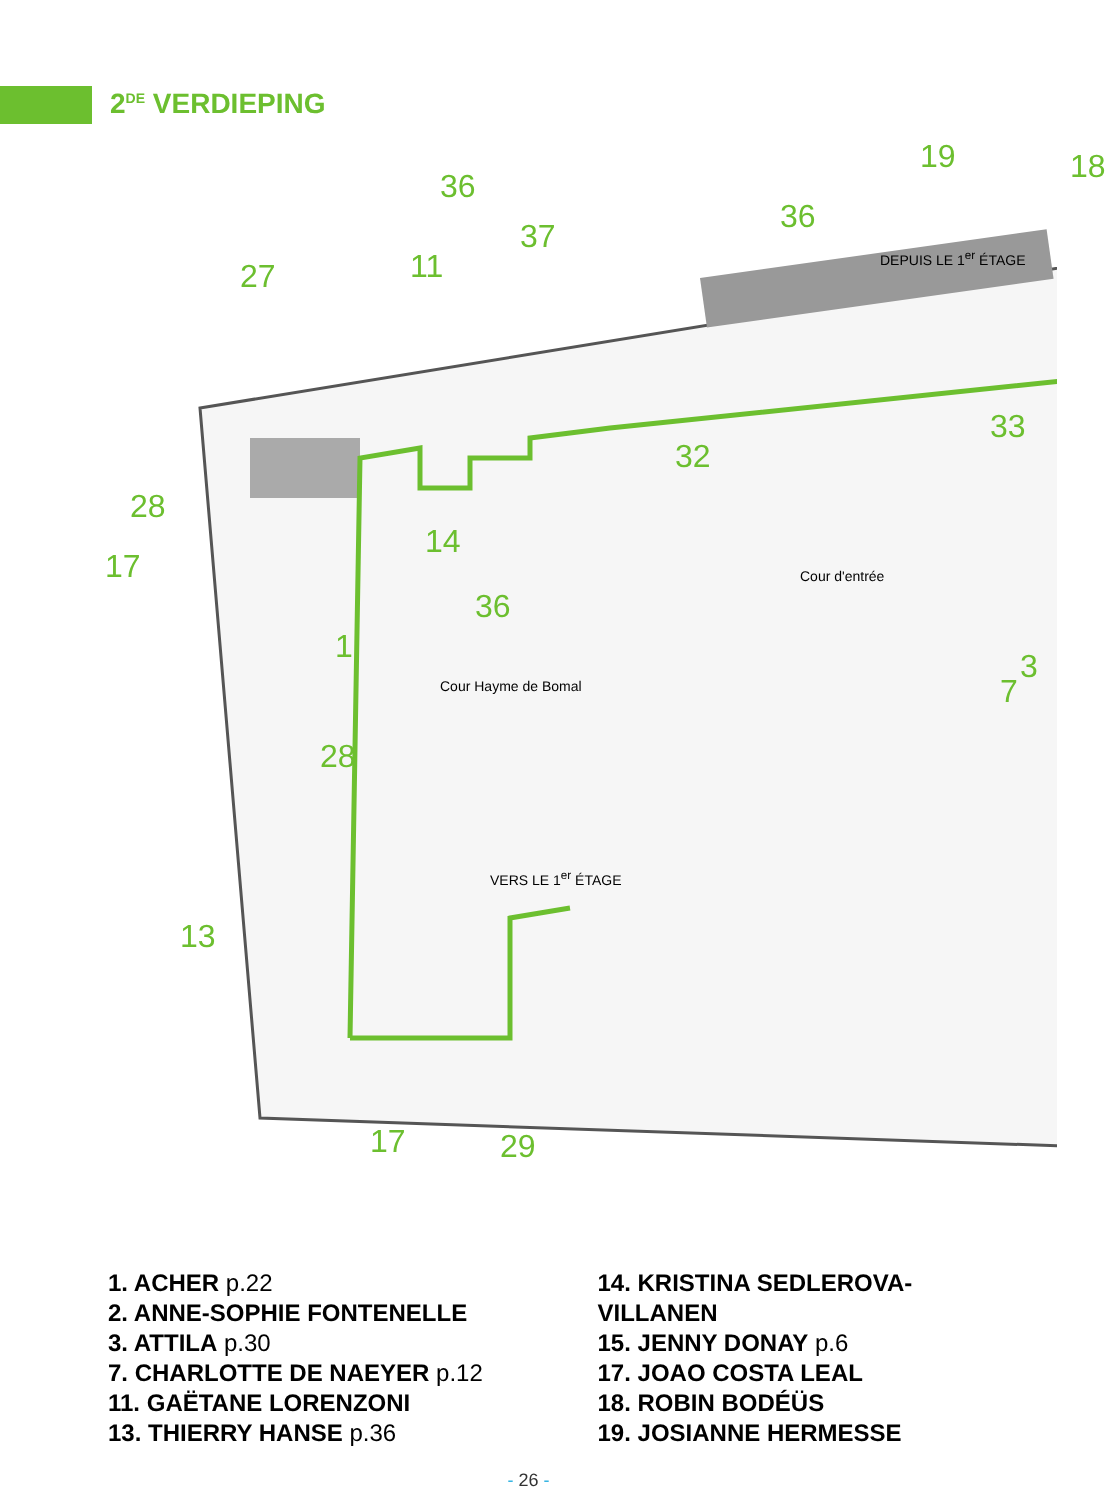2<sup>DE</sup> VERDIEPING
19 18
36
36
37
11 27
33
32
28
14
17
36
1
3
7
28
13
17 29
DEPUIS LE 1<sup>er</sup> ÉTAGE
Cour d'entrée
Cour Hayme de Bomal
VERS LE 1<sup>er</sup> ÉTAGE
1. ACHER p.22
2. ANNE-SOPHIE FONTENELLE
3. ATTILA p.30
7. CHARLOTTE DE NAEYER p.12
11. GAËTANE LORENZONI
13. THIERRY HANSE p.36
14. KRISTINA SEDLEROVA-
VILLANEN
15. JENNY DONAY p.6
17. JOAO COSTA LEAL
18. ROBIN BODÉÜS
19. JOSIANNE HERMESSE
- 26 -